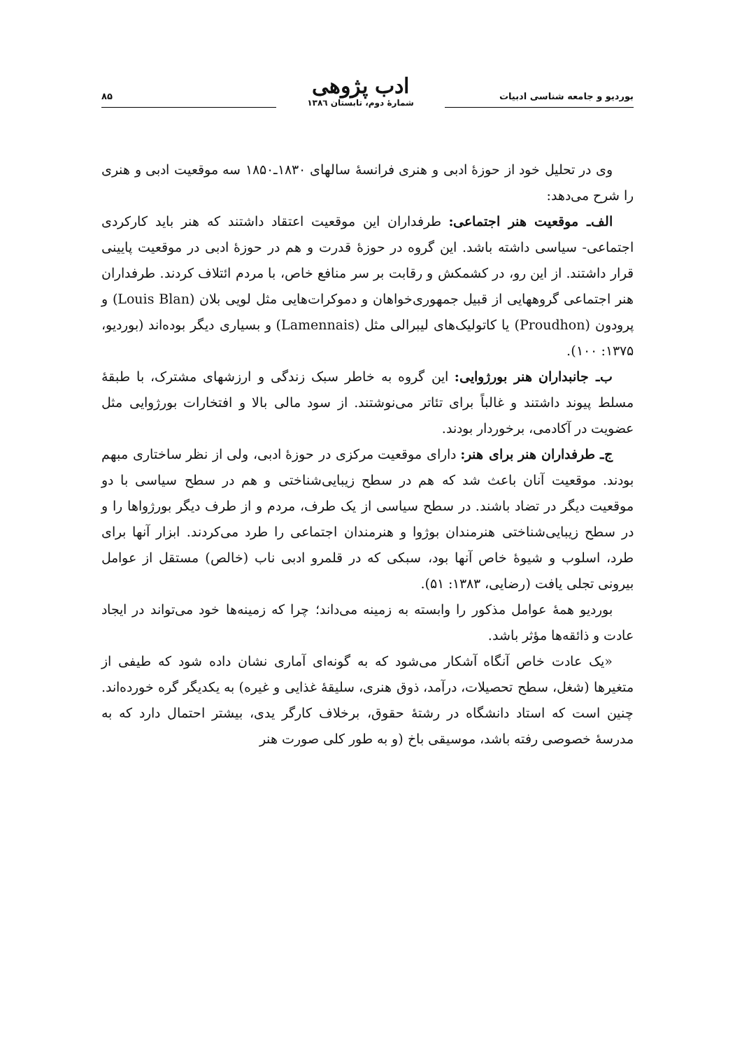بوردیو و جامعه شناسی ادبیات
ادب پژوهی
شمارهٔ دوم، تابستان ۱۳۸٦
۸۵
وی در تحلیل خود از حوزهٔ ادبی و هنری فرانسهٔ سالهای ۱۸۳۰ـ۱۸۵۰ سه موقعیت ادبی و هنری را شرح می‌دهد:
الف‌ـ موقعیت هنر اجتماعی: طرفداران این موقعیت اعتقاد داشتند که هنر باید کارکردی اجتماعی- سیاسی داشته باشد. این گروه در حوزهٔ قدرت و هم در حوزهٔ ادبی در موقعیت پایینی قرار داشتند. از این رو، در کشمکش و رقابت بر سر منافع خاص، با مردم ائتلاف کردند. طرفداران هنر اجتماعی گروههایی از قبیل جمهوری‌خواهان و دموکرات‌هایی مثل لویی بلان (Louis Blan) و پرودون (Proudhon) یا کاتولیک‌های لیبرالی مثل (Lamennais) و بسیاری دیگر بوده‌اند (بوردیو، ۱۳۷۵: ۱۰۰).
ب‌ـ جانبداران هنر بورژوایی: این گروه به خاطر سبک زندگی و ارزشهای مشترک، با طبقهٔ مسلط پیوند داشتند و غالباً برای تئاتر می‌نوشتند. از سود مالی بالا و افتخارات بورژوایی مثل عضویت در آکادمی، برخوردار بودند.
ج‌ـ طرفداران هنر برای هنر: دارای موقعیت مرکزی در حوزهٔ ادبی، ولی از نظر ساختاری مبهم بودند. موقعیت آنان باعث شد که هم در سطح زیبایی‌شناختی و هم در سطح سیاسی با دو موقعیت دیگر در تضاد باشند. در سطح سیاسی از یک طرف، مردم و از طرف دیگر بورژواها را و در سطح زیبایی‌شناختی هنرمندان بوژوا و هنرمندان اجتماعی را طرد می‌کردند. ابزار آنها برای طرد، اسلوب و شیوهٔ خاص آنها بود، سبکی که در قلمرو ادبی ناب (خالص) مستقل از عوامل بیرونی تجلی یافت (رضایی، ۱۳۸۳: ۵۱).
بوردیو همهٔ عوامل مذکور را وابسته به زمینه می‌داند؛ چرا که زمینه‌ها خود می‌تواند در ایجاد عادت و ذائقه‌ها مؤثر باشد.
«یک عادت خاص آنگاه آشکار می‌شود که به گونه‌ای آماری نشان داده شود که طیفی از متغیرها (شغل، سطح تحصیلات، درآمد، ذوق هنری، سلیقهٔ غذایی و غیره) به یکدیگر گره خورده‌اند. چنین است که استاد دانشگاه در رشتهٔ حقوق، برخلاف کارگر یدی، بیشتر احتمال دارد که به مدرسهٔ خصوصی رفته باشد، موسیقی باخ (و به طور کلی صورت هنر